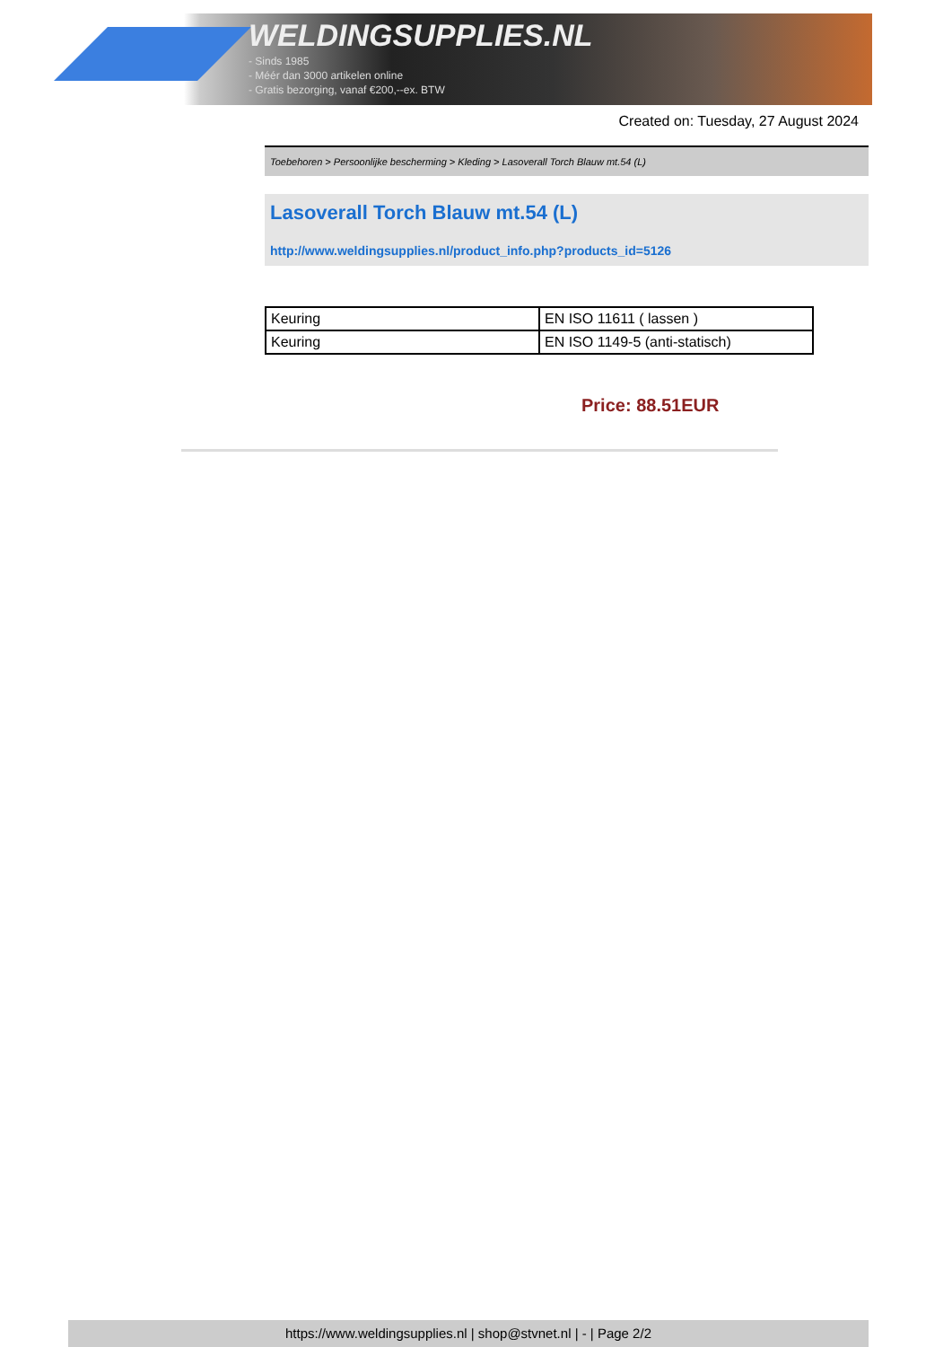WELDINGSUPPLIES.NL
- Sinds 1985
- Méér dan 3000 artikelen online
- Gratis bezorging, vanaf €200,--ex. BTW
Created on: Tuesday, 27 August 2024
Toebehoren > Persoonlijke bescherming > Kleding > Lasoverall Torch Blauw mt.54 (L)
Lasoverall Torch Blauw mt.54 (L)
http://www.weldingsupplies.nl/product_info.php?products_id=5126
| Keuring | EN ISO 11611 ( lassen ) |
| Keuring | EN ISO 1149-5 (anti-statisch) |
Price: 88.51EUR
https://www.weldingsupplies.nl | shop@stvnet.nl | - | Page 2/2